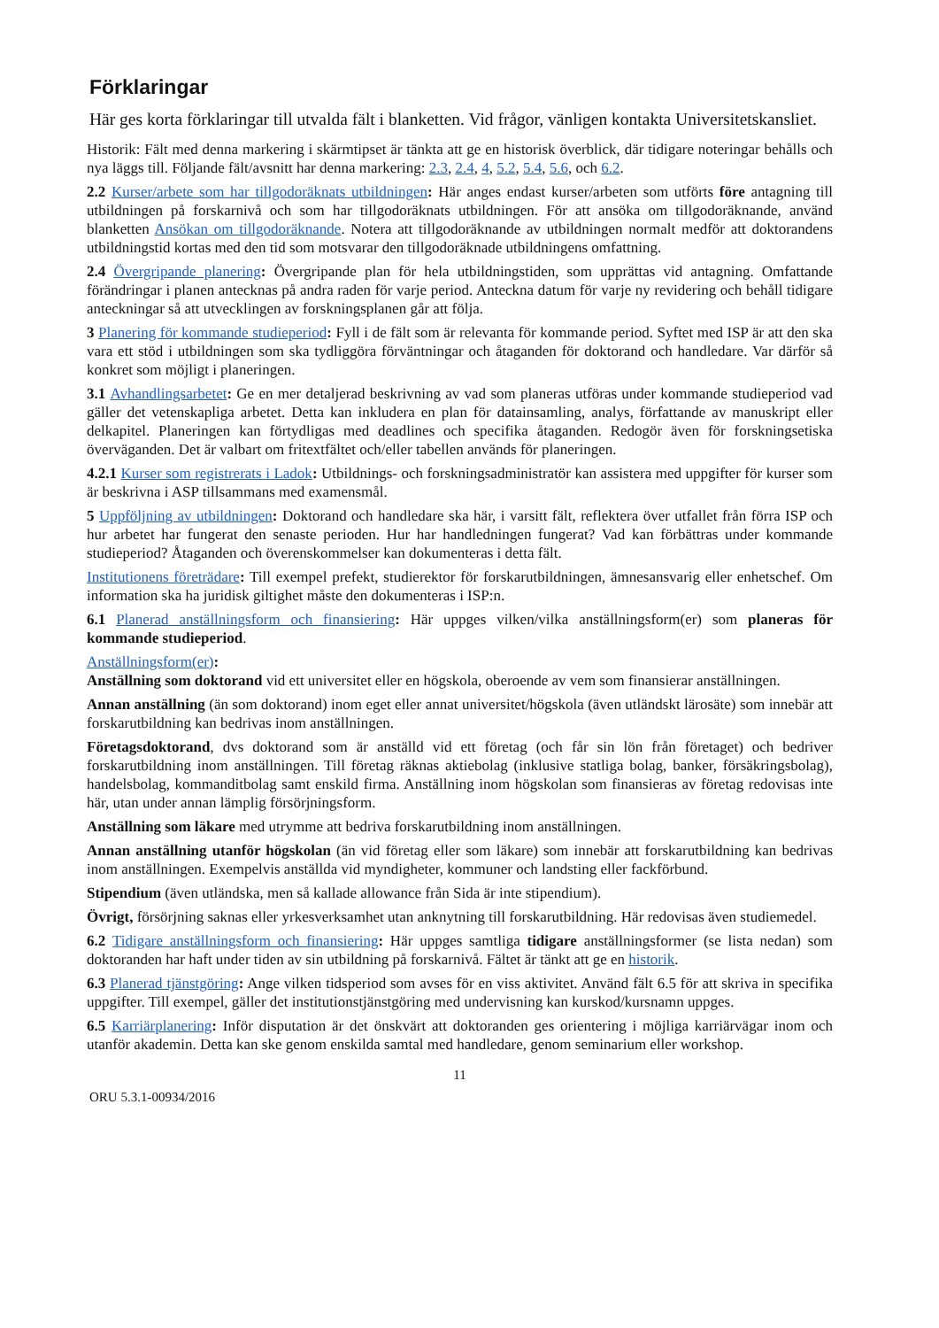Förklaringar
Här ges korta förklaringar till utvalda fält i blanketten. Vid frågor, vänligen kontakta Universitetskansliet.
Historik: Fält med denna markering i skärmtipset är tänkta att ge en historisk överblick, där tidigare noteringar behålls och nya läggs till. Följande fält/avsnitt har denna markering: 2.3, 2.4, 4, 5.2, 5.4, 5.6, och 6.2.
2.2 Kurser/arbete som har tillgodoräknats utbildningen: Här anges endast kurser/arbeten som utförts före antagning till utbildningen på forskarnivå och som har tillgodoräknats utbildningen. För att ansöka om tillgodoräknande, använd blanketten Ansökan om tillgodoräknande. Notera att tillgodoräknande av utbildningen normalt medför att doktorandens utbildningstid kortas med den tid som motsvarar den tillgodoräknade utbildningens omfattning.
2.4 Övergripande planering: Övergripande plan för hela utbildningstiden, som upprättas vid antagning. Omfattande förändringar i planen antecknas på andra raden för varje period. Anteckna datum för varje ny revidering och behåll tidigare anteckningar så att utvecklingen av forskningsplanen går att följa.
3 Planering för kommande studieperiod: Fyll i de fält som är relevanta för kommande period. Syftet med ISP är att den ska vara ett stöd i utbildningen som ska tydliggöra förväntningar och åtaganden för doktorand och handledare. Var därför så konkret som möjligt i planeringen.
3.1 Avhandlingsarbetet: Ge en mer detaljerad beskrivning av vad som planeras utföras under kommande studieperiod vad gäller det vetenskapliga arbetet. Detta kan inkludera en plan för datainsamling, analys, författande av manuskript eller delkapitel. Planeringen kan förtydligas med deadlines och specifika åtaganden. Redogör även för forskningsetiska överväganden. Det är valbart om fritextfältet och/eller tabellen används för planeringen.
4.2.1 Kurser som registrerats i Ladok: Utbildnings- och forskningsadministratör kan assistera med uppgifter för kurser som är beskrivna i ASP tillsammans med examensmål.
5 Uppföljning av utbildningen: Doktorand och handledare ska här, i varsitt fält, reflektera över utfallet från förra ISP och hur arbetet har fungerat den senaste perioden. Hur har handledningen fungerat? Vad kan förbättras under kommande studieperiod? Åtaganden och överenskommelser kan dokumenteras i detta fält.
Institutionens företrädare: Till exempel prefekt, studierektor för forskarutbildningen, ämnesansvarig eller enhetschef. Om information ska ha juridisk giltighet måste den dokumenteras i ISP:n.
6.1 Planerad anställningsform och finansiering: Här uppges vilken/vilka anställningsform(er) som planeras för kommande studieperiod.
Anställningsform(er):
Anställning som doktorand vid ett universitet eller en högskola, oberoende av vem som finansierar anställningen.
Annan anställning (än som doktorand) inom eget eller annat universitet/högskola (även utländskt lärosäte) som innebär att forskarutbildning kan bedrivas inom anställningen.
Företagsdoktorand, dvs doktorand som är anställd vid ett företag (och får sin lön från företaget) och bedriver forskarutbildning inom anställningen. Till företag räknas aktiebolag (inklusive statliga bolag, banker, försäkringsbolag), handelsbolag, kommanditbolag samt enskild firma. Anställning inom högskolan som finansieras av företag redovisas inte här, utan under annan lämplig försörjningsform.
Anställning som läkare med utrymme att bedriva forskarutbildning inom anställningen.
Annan anställning utanför högskolan (än vid företag eller som läkare) som innebär att forskarutbildning kan bedrivas inom anställningen. Exempelvis anställda vid myndigheter, kommuner och landsting eller fackförbund.
Stipendium (även utländska, men så kallade allowance från Sida är inte stipendium).
Övrigt, försörjning saknas eller yrkesverksamhet utan anknytning till forskarutbildning. Här redovisas även studiemedel.
6.2 Tidigare anställningsform och finansiering: Här uppges samtliga tidigare anställningsformer (se lista nedan) som doktoranden har haft under tiden av sin utbildning på forskarnivå. Fältet är tänkt att ge en historik.
6.3 Planerad tjänstgöring: Ange vilken tidsperiod som avses för en viss aktivitet. Använd fält 6.5 för att skriva in specifika uppgifter. Till exempel, gäller det institutionstjänstgöring med undervisning kan kurskod/kursnamn uppges.
6.5 Karriärplanering: Inför disputation är det önskvärt att doktoranden ges orientering i möjliga karriärvägar inom och utanför akademin. Detta kan ske genom enskilda samtal med handledare, genom seminarium eller workshop.
11
ORU 5.3.1-00934/2016